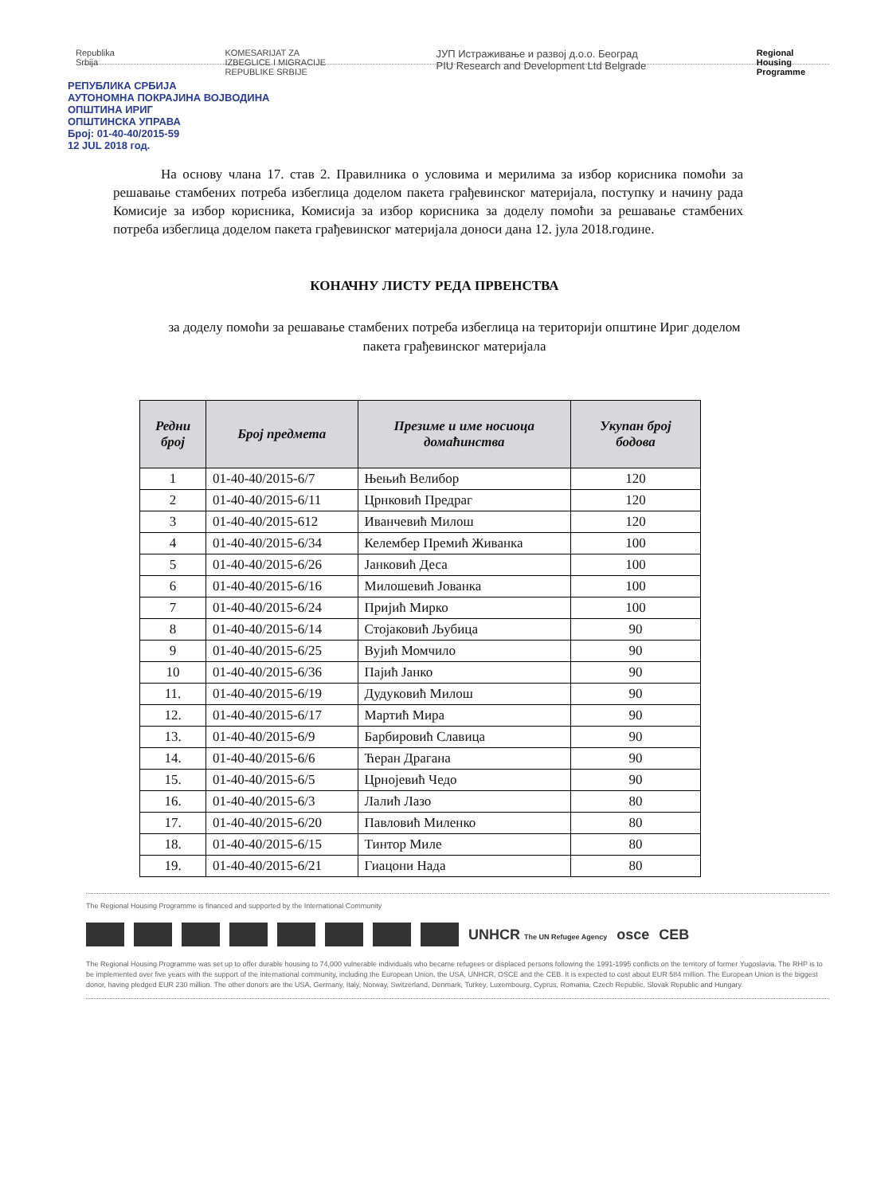Republika
Srbija
KOMESARIJAT ZA
IZBEGLICE I MIGRACIJE
REPUBLIKE SRBIJE
ЈУП Истраживање и развој д.о.о. Београд
PIU Research and Development Ltd Belgrade
Regional
Housing
Programme
РЕПУБЛИКА СРБИЈА
АУТОНОМНА ПОКРАЈИНА ВОЈВОДИНА
ОПШТИНА ИРИГ
ОПШТИНСКА УПРАВА
Број: 01-40-40/2015-59
12 JUL 2018 год.
На основу члана 17. став 2. Правилника о условима и мерилима за избор корисника помоћи за решавање стамбених потреба избеглица доделом пакета грађевинског материјала, поступку и начину рада Комисије за избор корисника, Комисија за избор корисника за доделу помоћи за решавање стамбених потреба избеглица доделом пакета грађевинског материјала доноси дана 12. јула 2018.године.
КОНАЧНУ ЛИСТУ РЕДА ПРВЕНСТВА
за доделу помоћи за решавање стамбених потреба избеглица на територији општине Ириг доделом пакета грађевинског материјала
| Редни број | Број предмета | Презиме и име носиоца домаћинства | Укупан број бодова |
| --- | --- | --- | --- |
| 1 | 01-40-40/2015-6/7 | Њењић Велибор | 120 |
| 2 | 01-40-40/2015-6/11 | Црнковић Предраг | 120 |
| 3 | 01-40-40/2015-612 | Иванчевић Милош | 120 |
| 4 | 01-40-40/2015-6/34 | Келембер Премић Живанка | 100 |
| 5 | 01-40-40/2015-6/26 | Јанковић Деса | 100 |
| 6 | 01-40-40/2015-6/16 | Милошевић Јованка | 100 |
| 7 | 01-40-40/2015-6/24 | Пријић Мирко | 100 |
| 8 | 01-40-40/2015-6/14 | Стојаковић Љубица | 90 |
| 9 | 01-40-40/2015-6/25 | Вујић Момчило | 90 |
| 10 | 01-40-40/2015-6/36 | Пајић Јанко | 90 |
| 11. | 01-40-40/2015-6/19 | Дудуковић Милош | 90 |
| 12. | 01-40-40/2015-6/17 | Мартић Мира | 90 |
| 13. | 01-40-40/2015-6/9 | Барбировић Славица | 90 |
| 14. | 01-40-40/2015-6/6 | Ћеран Драгана | 90 |
| 15. | 01-40-40/2015-6/5 | Црнојевић Чедо | 90 |
| 16. | 01-40-40/2015-6/3 | Лалић Лазо | 80 |
| 17. | 01-40-40/2015-6/20 | Павловић Миленко | 80 |
| 18. | 01-40-40/2015-6/15 | Тинтор Миле | 80 |
| 19. | 01-40-40/2015-6/21 | Гиацони Нада | 80 |
The Regional Housing Programme is financed and supported by the International Community
UNHCR The UN Refugee Agency osce CEB
The Regional Housing Programme was set up to offer durable housing to 74,000 vulnerable individuals who became refugees or displaced persons following the 1991-1995 conflicts on the territory of former Yugoslavia. The RHP is to be implemented over five years with the support of the international community, including the European Union, the USA, UNHCR, OSCE and the CEB. It is expected to cost about EUR 584 million. The European Union is the biggest donor, having pledged EUR 230 million. The other donors are the USA, Germany, Italy, Norway, Switzerland, Denmark, Turkey, Luxembourg, Cyprus, Romania, Czech Republic, Slovak Republic and Hungary.